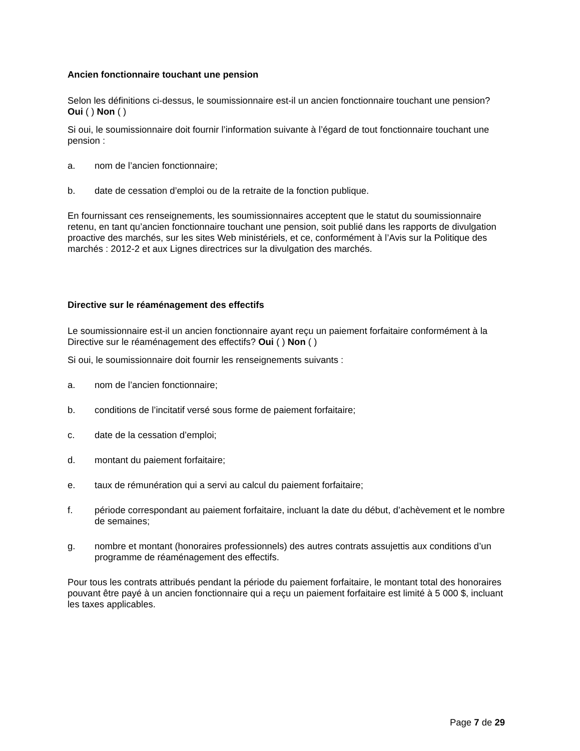Ancien fonctionnaire touchant une pension
Selon les définitions ci-dessus, le soumissionnaire est-il un ancien fonctionnaire touchant une pension? Oui ( ) Non ( )
Si oui, le soumissionnaire doit fournir l’information suivante à l’égard de tout fonctionnaire touchant une pension :
a. nom de l’ancien fonctionnaire;
b. date de cessation d’emploi ou de la retraite de la fonction publique.
En fournissant ces renseignements, les soumissionnaires acceptent que le statut du soumissionnaire retenu, en tant qu’ancien fonctionnaire touchant une pension, soit publié dans les rapports de divulgation proactive des marchés, sur les sites Web ministériels, et ce, conformément à l’Avis sur la Politique des marchés : 2012-2 et aux Lignes directrices sur la divulgation des marchés.
Directive sur le réaménagement des effectifs
Le soumissionnaire est-il un ancien fonctionnaire ayant reçu un paiement forfaitaire conformément à la Directive sur le réaménagement des effectifs? Oui ( ) Non ( )
Si oui, le soumissionnaire doit fournir les renseignements suivants :
a. nom de l’ancien fonctionnaire;
b. conditions de l’incitatif versé sous forme de paiement forfaitaire;
c. date de la cessation d’emploi;
d. montant du paiement forfaitaire;
e. taux de rémunération qui a servi au calcul du paiement forfaitaire;
f. période correspondant au paiement forfaitaire, incluant la date du début, d’achèvement et le nombre de semaines;
g. nombre et montant (honoraires professionnels) des autres contrats assujettis aux conditions d’un programme de réaménagement des effectifs.
Pour tous les contrats attribués pendant la période du paiement forfaitaire, le montant total des honoraires pouvant être payé à un ancien fonctionnaire qui a reçu un paiement forfaitaire est limité à 5 000 $, incluant les taxes applicables.
Page 7 de 29